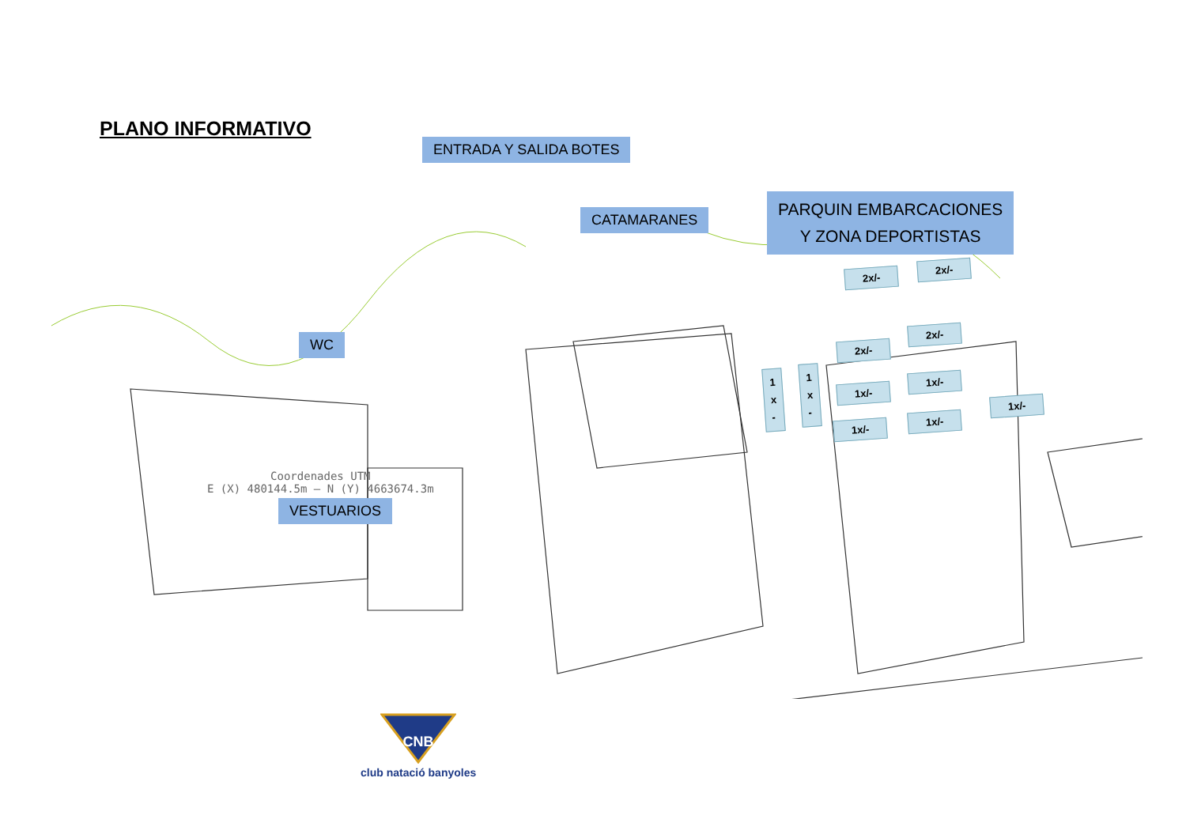PLANO INFORMATIVO
ENTRADA Y SALIDA BOTES
CATAMARANES
PARQUIN EMBARCACIONES
Y ZONA DEPORTISTAS
WC
VESTUARIOS
Coordenades UTM
E (X) 480144.5m – N (Y) 4663674.3m
2x/-
2x/-
2x/-
2x/-
1
x
-
1
x
-
1x/-
1x/-
1x/-
1x/-
1x/-
CNB
club natació banyoles